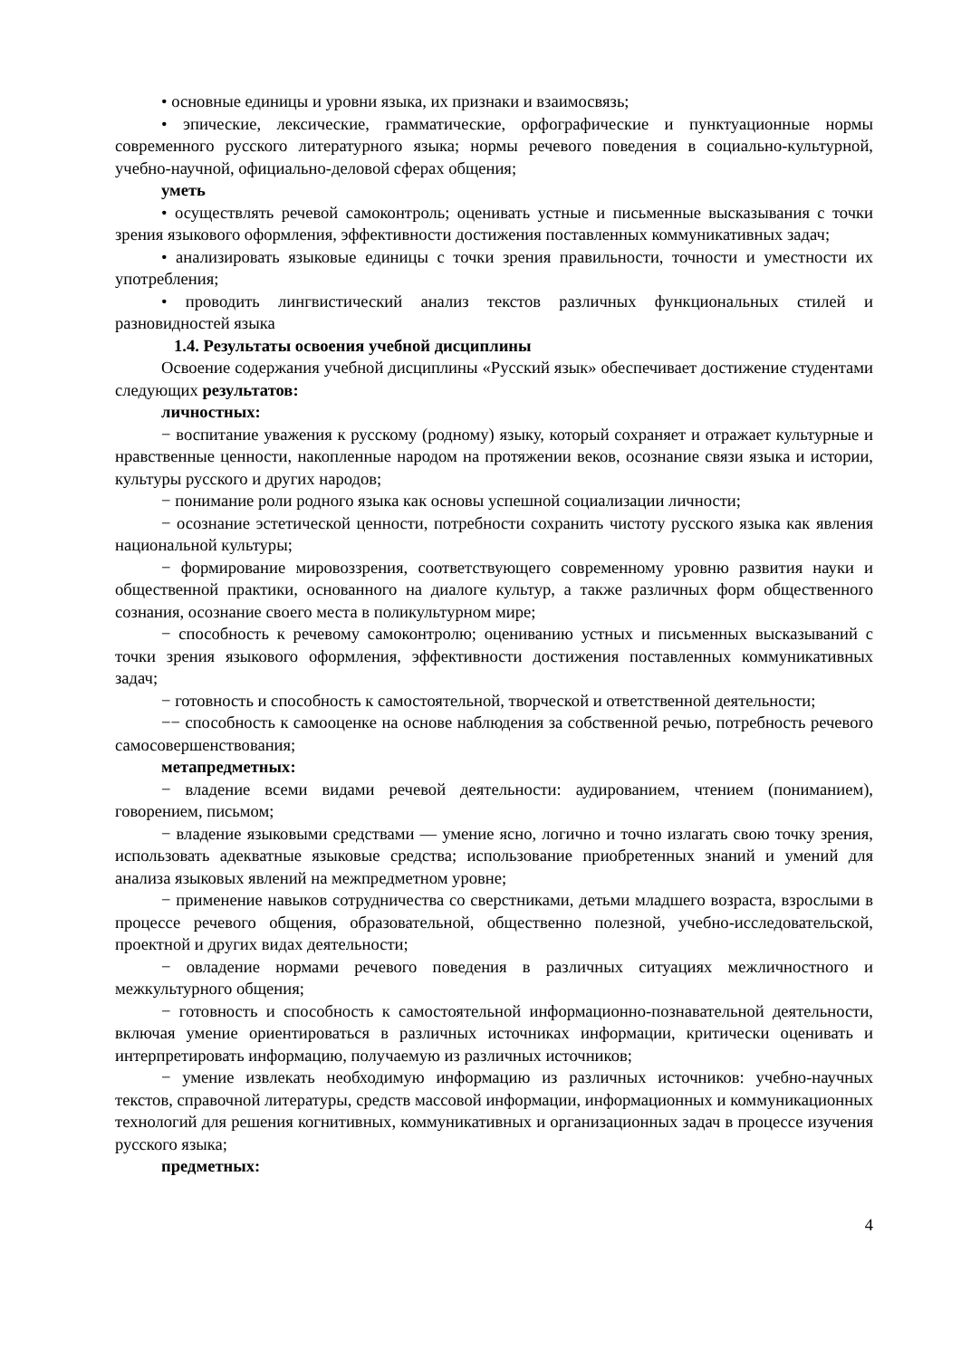• основные единицы и уровни языка, их признаки и взаимосвязь;
• эпические, лексические, грамматические, орфографические и пунктуационные нормы современного русского литературного языка; нормы речевого поведения в социально-культурной, учебно-научной, официально-деловой сферах общения;
уметь
• осуществлять речевой самоконтроль; оценивать устные и письменные высказывания с точки зрения языкового оформления, эффективности достижения поставленных коммуникативных задач;
• анализировать языковые единицы с точки зрения правильности, точности и уместности их употребления;
• проводить лингвистический анализ текстов различных функциональных стилей и разновидностей языка
1.4. Результаты освоения учебной дисциплины
Освоение содержания учебной дисциплины «Русский язык» обеспечивает достижение студентами следующих результатов:
личностных:
− воспитание уважения к русскому (родному) языку, который сохраняет и отражает культурные и нравственные ценности, накопленные народом на протяжении веков, осознание связи языка и истории, культуры русского и других народов;
− понимание роли родного языка как основы успешной социализации личности;
− осознание эстетической ценности, потребности сохранить чистоту русского языка как явления национальной культуры;
− формирование мировоззрения, соответствующего современному уровню развития науки и общественной практики, основанного на диалоге культур, а также различных форм общественного сознания, осознание своего места в поликультурном мире;
− способность к речевому самоконтролю; оцениванию устных и письменных высказываний с точки зрения языкового оформления, эффективности достижения поставленных коммуникативных задач;
− готовность и способность к самостоятельной, творческой и ответственной деятельности;
−− способность к самооценке на основе наблюдения за собственной речью, потребность речевого самосовершенствования;
метапредметных:
− владение всеми видами речевой деятельности: аудированием, чтением (пониманием), говорением, письмом;
− владение языковыми средствами — умение ясно, логично и точно излагать свою точку зрения, использовать адекватные языковые средства; использование приобретенных знаний и умений для анализа языковых явлений на межпредметном уровне;
− применение навыков сотрудничества со сверстниками, детьми младшего возраста, взрослыми в процессе речевого общения, образовательной, общественно полезной, учебно-исследовательской, проектной и других видах деятельности;
− овладение нормами речевого поведения в различных ситуациях межличностного и межкультурного общения;
− готовность и способность к самостоятельной информационно-познавательной деятельности, включая умение ориентироваться в различных источниках информации, критически оценивать и интерпретировать информацию, получаемую из различных источников;
− умение извлекать необходимую информацию из различных источников: учебно-научных текстов, справочной литературы, средств массовой информации, информационных и коммуникационных технологий для решения когнитивных, коммуникативных и организационных задач в процессе изучения русского языка;
предметных:
4